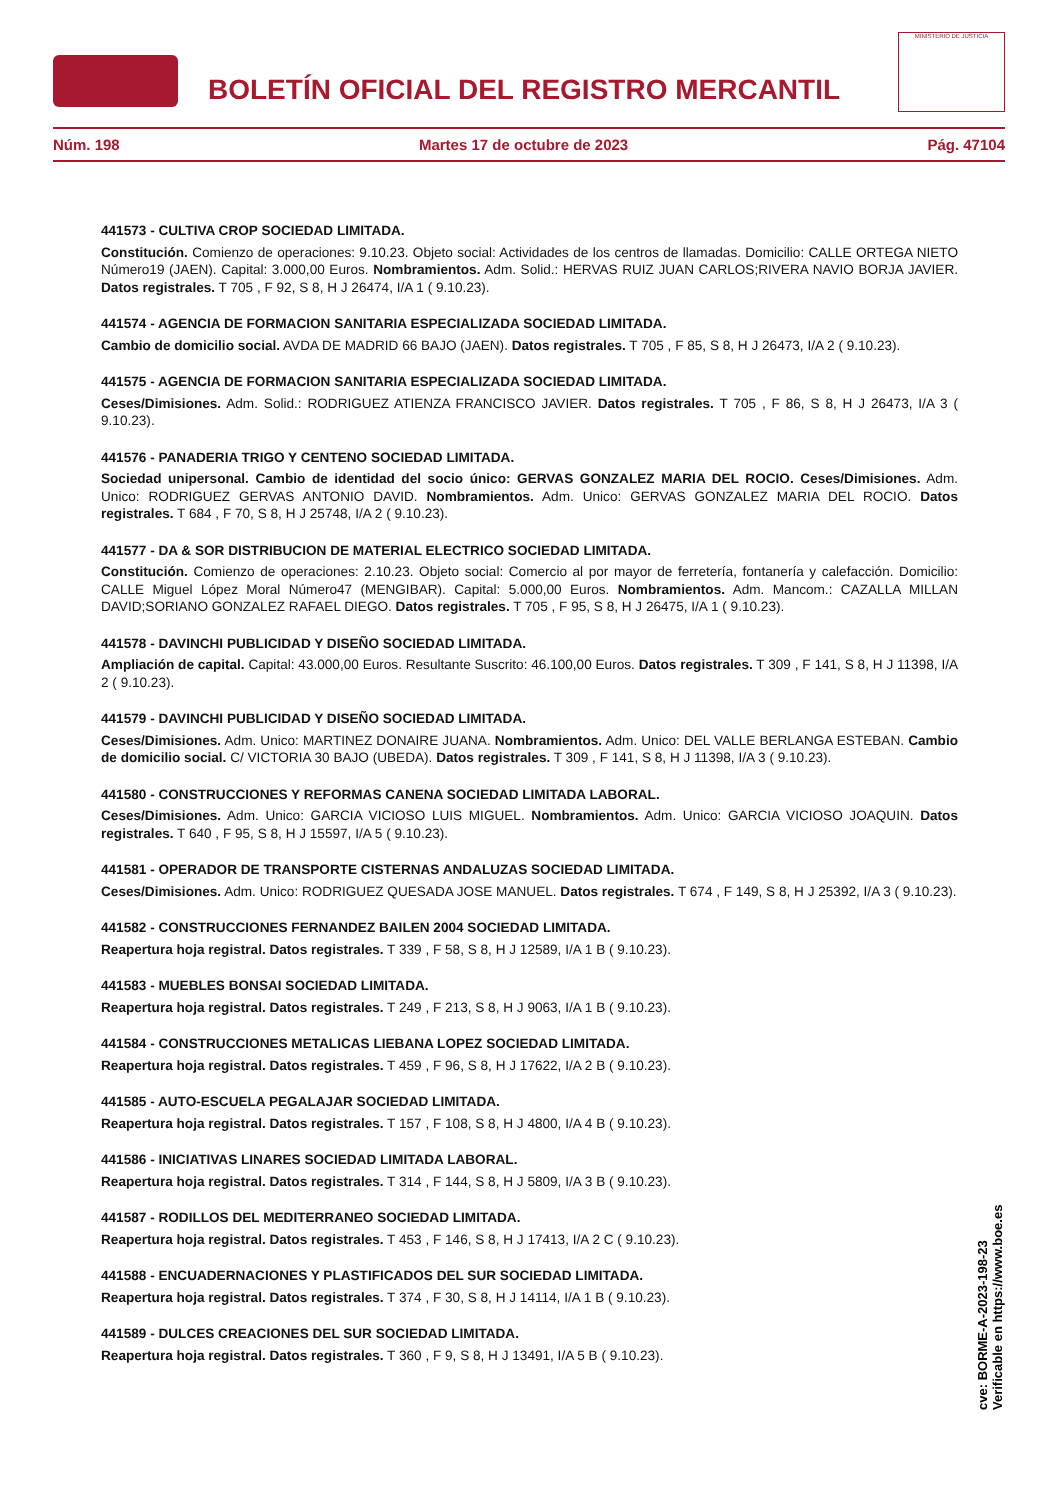BOLETÍN OFICIAL DEL REGISTRO MERCANTIL
MINISTERIO DE JUSTICIA
Núm. 198 Martes 17 de octubre de 2023 Pág. 47104
441573 - CULTIVA CROP SOCIEDAD LIMITADA.
Constitución. Comienzo de operaciones: 9.10.23. Objeto social: Actividades de los centros de llamadas. Domicilio: CALLE ORTEGA NIETO Número19 (JAEN). Capital: 3.000,00 Euros. Nombramientos. Adm. Solid.: HERVAS RUIZ JUAN CARLOS;RIVERA NAVIO BORJA JAVIER. Datos registrales. T 705 , F 92, S 8, H J 26474, I/A 1 ( 9.10.23).
441574 - AGENCIA DE FORMACION SANITARIA ESPECIALIZADA SOCIEDAD LIMITADA.
Cambio de domicilio social. AVDA DE MADRID 66 BAJO (JAEN). Datos registrales. T 705 , F 85, S 8, H J 26473, I/A 2 ( 9.10.23).
441575 - AGENCIA DE FORMACION SANITARIA ESPECIALIZADA SOCIEDAD LIMITADA.
Ceses/Dimisiones. Adm. Solid.: RODRIGUEZ ATIENZA FRANCISCO JAVIER. Datos registrales. T 705 , F 86, S 8, H J 26473, I/A 3 ( 9.10.23).
441576 - PANADERIA TRIGO Y CENTENO SOCIEDAD LIMITADA.
Sociedad unipersonal. Cambio de identidad del socio único: GERVAS GONZALEZ MARIA DEL ROCIO. Ceses/Dimisiones. Adm. Unico: RODRIGUEZ GERVAS ANTONIO DAVID. Nombramientos. Adm. Unico: GERVAS GONZALEZ MARIA DEL ROCIO. Datos registrales. T 684 , F 70, S 8, H J 25748, I/A 2 ( 9.10.23).
441577 - DA & SOR DISTRIBUCION DE MATERIAL ELECTRICO SOCIEDAD LIMITADA.
Constitución. Comienzo de operaciones: 2.10.23. Objeto social: Comercio al por mayor de ferretería, fontanería y calefacción. Domicilio: CALLE Miguel López Moral Número47 (MENGIBAR). Capital: 5.000,00 Euros. Nombramientos. Adm. Mancom.: CAZALLA MILLAN DAVID;SORIANO GONZALEZ RAFAEL DIEGO. Datos registrales. T 705 , F 95, S 8, H J 26475, I/A 1 ( 9.10.23).
441578 - DAVINCHI PUBLICIDAD Y DISEÑO SOCIEDAD LIMITADA.
Ampliación de capital. Capital: 43.000,00 Euros. Resultante Suscrito: 46.100,00 Euros. Datos registrales. T 309 , F 141, S 8, H J 11398, I/A 2 ( 9.10.23).
441579 - DAVINCHI PUBLICIDAD Y DISEÑO SOCIEDAD LIMITADA.
Ceses/Dimisiones. Adm. Unico: MARTINEZ DONAIRE JUANA. Nombramientos. Adm. Unico: DEL VALLE BERLANGA ESTEBAN. Cambio de domicilio social. C/ VICTORIA 30 BAJO (UBEDA). Datos registrales. T 309 , F 141, S 8, H J 11398, I/A 3 ( 9.10.23).
441580 - CONSTRUCCIONES Y REFORMAS CANENA SOCIEDAD LIMITADA LABORAL.
Ceses/Dimisiones. Adm. Unico: GARCIA VICIOSO LUIS MIGUEL. Nombramientos. Adm. Unico: GARCIA VICIOSO JOAQUIN. Datos registrales. T 640 , F 95, S 8, H J 15597, I/A 5 ( 9.10.23).
441581 - OPERADOR DE TRANSPORTE CISTERNAS ANDALUZAS SOCIEDAD LIMITADA.
Ceses/Dimisiones. Adm. Unico: RODRIGUEZ QUESADA JOSE MANUEL. Datos registrales. T 674 , F 149, S 8, H J 25392, I/A 3 ( 9.10.23).
441582 - CONSTRUCCIONES FERNANDEZ BAILEN 2004 SOCIEDAD LIMITADA.
Reapertura hoja registral. Datos registrales. T 339 , F 58, S 8, H J 12589, I/A 1 B ( 9.10.23).
441583 - MUEBLES BONSAI SOCIEDAD LIMITADA.
Reapertura hoja registral. Datos registrales. T 249 , F 213, S 8, H J 9063, I/A 1 B ( 9.10.23).
441584 - CONSTRUCCIONES METALICAS LIEBANA LOPEZ SOCIEDAD LIMITADA.
Reapertura hoja registral. Datos registrales. T 459 , F 96, S 8, H J 17622, I/A 2 B ( 9.10.23).
441585 - AUTO-ESCUELA PEGALAJAR SOCIEDAD LIMITADA.
Reapertura hoja registral. Datos registrales. T 157 , F 108, S 8, H J 4800, I/A 4 B ( 9.10.23).
441586 - INICIATIVAS LINARES SOCIEDAD LIMITADA LABORAL.
Reapertura hoja registral. Datos registrales. T 314 , F 144, S 8, H J 5809, I/A 3 B ( 9.10.23).
441587 - RODILLOS DEL MEDITERRANEO SOCIEDAD LIMITADA.
Reapertura hoja registral. Datos registrales. T 453 , F 146, S 8, H J 17413, I/A 2 C ( 9.10.23).
441588 - ENCUADERNACIONES Y PLASTIFICADOS DEL SUR SOCIEDAD LIMITADA.
Reapertura hoja registral. Datos registrales. T 374 , F 30, S 8, H J 14114, I/A 1 B ( 9.10.23).
441589 - DULCES CREACIONES DEL SUR SOCIEDAD LIMITADA.
Reapertura hoja registral. Datos registrales. T 360 , F 9, S 8, H J 13491, I/A 5 B ( 9.10.23).
cve: BORME-A-2023-198-23
Verificable en https://www.boe.es